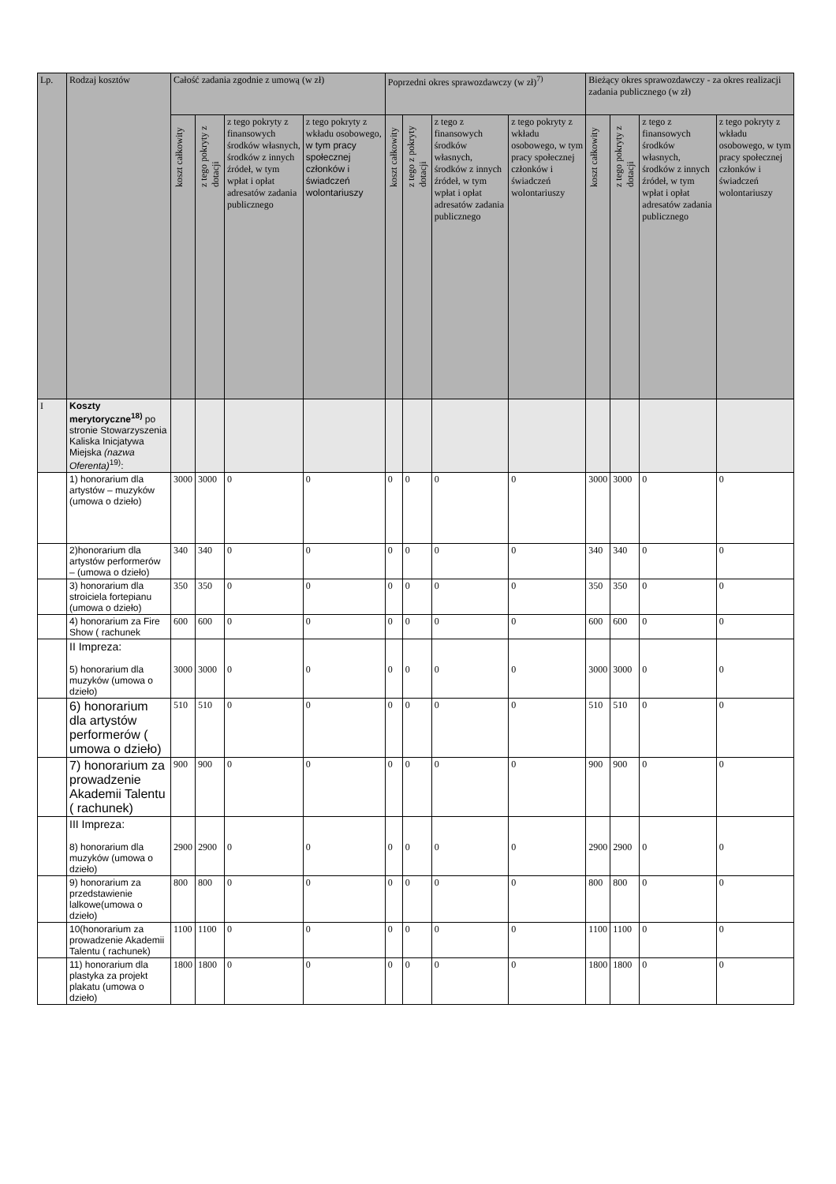| Lp. | Rodzaj kosztów | Całość zadania zgodnie z umową (w zł) | | | | Poprzedni okres sprawozdawczy (w zł)<sup>7)</sup> | | | | Bieżący okres sprawozdawczy - za okres realizacji zadania publicznego (w zł) | | | |
| --- | --- | --- | --- | --- | --- | --- | --- | --- | --- | --- | --- | --- | --- |
| | | koszt całkowity | z tego pokryty z dotacji | z tego pokryty z finansowych środków własnych, środków z innych źródeł, w tym wpłat i opłat adresatów zadania publicznego | z tego pokryty z wkładu osobowego, w tym pracy społecznej członków i świadczeń wolontariuszy | koszt całkowity | z tego z pokryty dotacji | z tego z finansowych środków własnych, środków z innych źródeł, w tym wpłat i opłat adresatów zadania publicznego | z tego pokryty z wkładu osobowego, w tym pracy społecznej członków i świadczeń wolontariuszy | koszt całkowity | z tego pokryty z dotacji | z tego z finansowych środków własnych, środków z innych źródeł, w tym wpłat i opłat adresatów zadania publicznego | z tego pokryty z wkładu osobowego, w tym pracy społecznej członków i świadczeń wolontariuszy |
| I | Koszty merytoryczne<sup>18)</sup> po stronie Stowarzyszenia Kaliska Inicjatywa Miejska (nazwa Oferenta)<sup>19)</sup>: | | | | | | | | | | | | |
| | 1) honorarium dla artystów – muzyków (umowa o dzieło) | 3000 | 3000 | 0 | 0 | 0 | 0 | 0 | 0 | 3000 | 3000 | 0 | 0 |
| | 2)honorarium dla artystów performerów – (umowa o dzieło) | 340 | 340 | 0 | 0 | 0 | 0 | 0 | 0 | 340 | 340 | 0 | 0 |
| | 3) honorarium dla stroiciela fortepianu (umowa o dzieło) | 350 | 350 | 0 | 0 | 0 | 0 | 0 | 0 | 350 | 350 | 0 | 0 |
| | 4) honorarium za Fire Show ( rachunek | 600 | 600 | 0 | 0 | 0 | 0 | 0 | 0 | 600 | 600 | 0 | 0 |
| | II Impreza: 5) honorarium dla muzyków (umowa o dzieło) | 3000 | 3000 | 0 | 0 | 0 | 0 | 0 | 0 | 3000 | 3000 | 0 | 0 |
| | 6) honorarium dla artystów performerów ( umowa o dzieło) | 510 | 510 | 0 | 0 | 0 | 0 | 0 | 0 | 510 | 510 | 0 | 0 |
| | 7) honorarium za prowadzenie Akademii Talentu ( rachunek) | 900 | 900 | 0 | 0 | 0 | 0 | 0 | 0 | 900 | 900 | 0 | 0 |
| | III Impreza: 8) honorarium dla muzyków (umowa o dzieło) | 2900 | 2900 | 0 | 0 | 0 | 0 | 0 | 0 | 2900 | 2900 | 0 | 0 |
| | 9) honorarium za przedstawienie lalkowe(umowa o dzieło) | 800 | 800 | 0 | 0 | 0 | 0 | 0 | 0 | 800 | 800 | 0 | 0 |
| | 10(honorarium za prowadzenie Akademii Talentu ( rachunek) | 1100 | 1100 | 0 | 0 | 0 | 0 | 0 | 0 | 1100 | 1100 | 0 | 0 |
| | 11) honorarium dla plastyka za projekt plakatu (umowa o dzieło) | 1800 | 1800 | 0 | 0 | 0 | 0 | 0 | 0 | 1800 | 1800 | 0 | 0 |